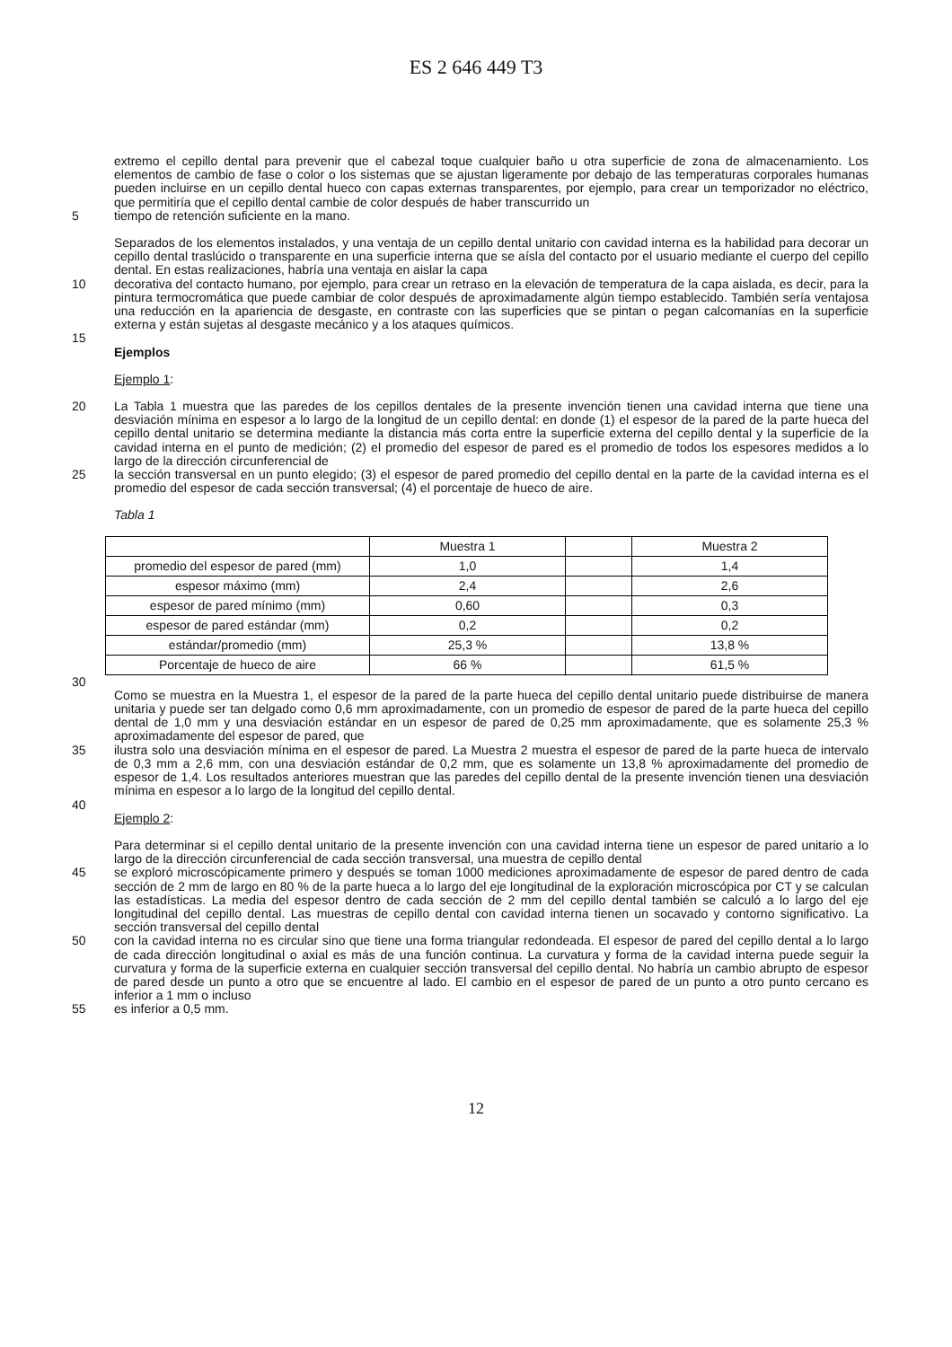ES 2 646 449 T3
extremo el cepillo dental para prevenir que el cabezal toque cualquier baño u otra superficie de zona de almacenamiento. Los elementos de cambio de fase o color o los sistemas que se ajustan ligeramente por debajo de las temperaturas corporales humanas pueden incluirse en un cepillo dental hueco con capas externas transparentes, por ejemplo, para crear un temporizador no eléctrico, que permitiría que el cepillo dental cambie de color después de haber transcurrido un
5 tiempo de retención suficiente en la mano.
Separados de los elementos instalados, y una ventaja de un cepillo dental unitario con cavidad interna es la habilidad para decorar un cepillo dental traslúcido o transparente en una superficie interna que se aísla del contacto por el usuario mediante el cuerpo del cepillo dental. En estas realizaciones, habría una ventaja en aislar la capa
10 decorativa del contacto humano, por ejemplo, para crear un retraso en la elevación de temperatura de la capa aislada, es decir, para la pintura termocromática que puede cambiar de color después de aproximadamente algún tiempo establecido. También sería ventajosa una reducción en la apariencia de desgaste, en contraste con las superficies que se pintan o pegan calcomanías en la superficie externa y están sujetas al desgaste mecánico y a los ataques químicos.
15
Ejemplos
Ejemplo 1:
20 La Tabla 1 muestra que las paredes de los cepillos dentales de la presente invención tienen una cavidad interna que tiene una desviación mínima en espesor a lo largo de la longitud de un cepillo dental: en donde (1) el espesor de la pared de la parte hueca del cepillo dental unitario se determina mediante la distancia más corta entre la superficie externa del cepillo dental y la superficie de la cavidad interna en el punto de medición; (2) el promedio del espesor de pared es el promedio de todos los espesores medidos a lo largo de la dirección circunferencial de
25 la sección transversal en un punto elegido; (3) el espesor de pared promedio del cepillo dental en la parte de la cavidad interna es el promedio del espesor de cada sección transversal; (4) el porcentaje de hueco de aire.
Tabla 1
| | Muestra 1 | | Muestra 2 |
| promedio del espesor de pared (mm) | 1,0 | | 1,4 |
| espesor máximo (mm) | 2,4 | | 2,6 |
| espesor de pared mínimo (mm) | 0,60 | | 0,3 |
| espesor de pared estándar (mm) | 0,2 | | 0,2 |
| estándar/promedio (mm) | 25,3 % | | 13,8 % |
| Porcentaje de hueco de aire | 66 % | | 61,5 % |
30
Como se muestra en la Muestra 1, el espesor de la pared de la parte hueca del cepillo dental unitario puede distribuirse de manera unitaria y puede ser tan delgado como 0,6 mm aproximadamente, con un promedio de espesor de pared de la parte hueca del cepillo dental de 1,0 mm y una desviación estándar en un espesor de pared de 0,25 mm aproximadamente, que es solamente 25,3 % aproximadamente del espesor de pared, que
35 ilustra solo una desviación mínima en el espesor de pared. La Muestra 2 muestra el espesor de pared de la parte hueca de intervalo de 0,3 mm a 2,6 mm, con una desviación estándar de 0,2 mm, que es solamente un 13,8 % aproximadamente del promedio de espesor de 1,4. Los resultados anteriores muestran que las paredes del cepillo dental de la presente invención tienen una desviación mínima en espesor a lo largo de la longitud del cepillo dental.
40
Ejemplo 2:
Para determinar si el cepillo dental unitario de la presente invención con una cavidad interna tiene un espesor de pared unitario a lo largo de la dirección circunferencial de cada sección transversal, una muestra de cepillo dental
45 se exploró microscópicamente primero y después se toman 1000 mediciones aproximadamente de espesor de pared dentro de cada sección de 2 mm de largo en 80 % de la parte hueca a lo largo del eje longitudinal de la exploración microscópica por CT y se calculan las estadísticas. La media del espesor dentro de cada sección de 2 mm del cepillo dental también se calculó a lo largo del eje longitudinal del cepillo dental. Las muestras de cepillo dental con cavidad interna tienen un socavado y contorno significativo. La sección transversal del cepillo dental
50 con la cavidad interna no es circular sino que tiene una forma triangular redondeada. El espesor de pared del cepillo dental a lo largo de cada dirección longitudinal o axial es más de una función continua. La curvatura y forma de la cavidad interna puede seguir la curvatura y forma de la superficie externa en cualquier sección transversal del cepillo dental. No habría un cambio abrupto de espesor de pared desde un punto a otro que se encuentre al lado. El cambio en el espesor de pared de un punto a otro punto cercano es inferior a 1 mm o incluso
55 es inferior a 0,5 mm.
12